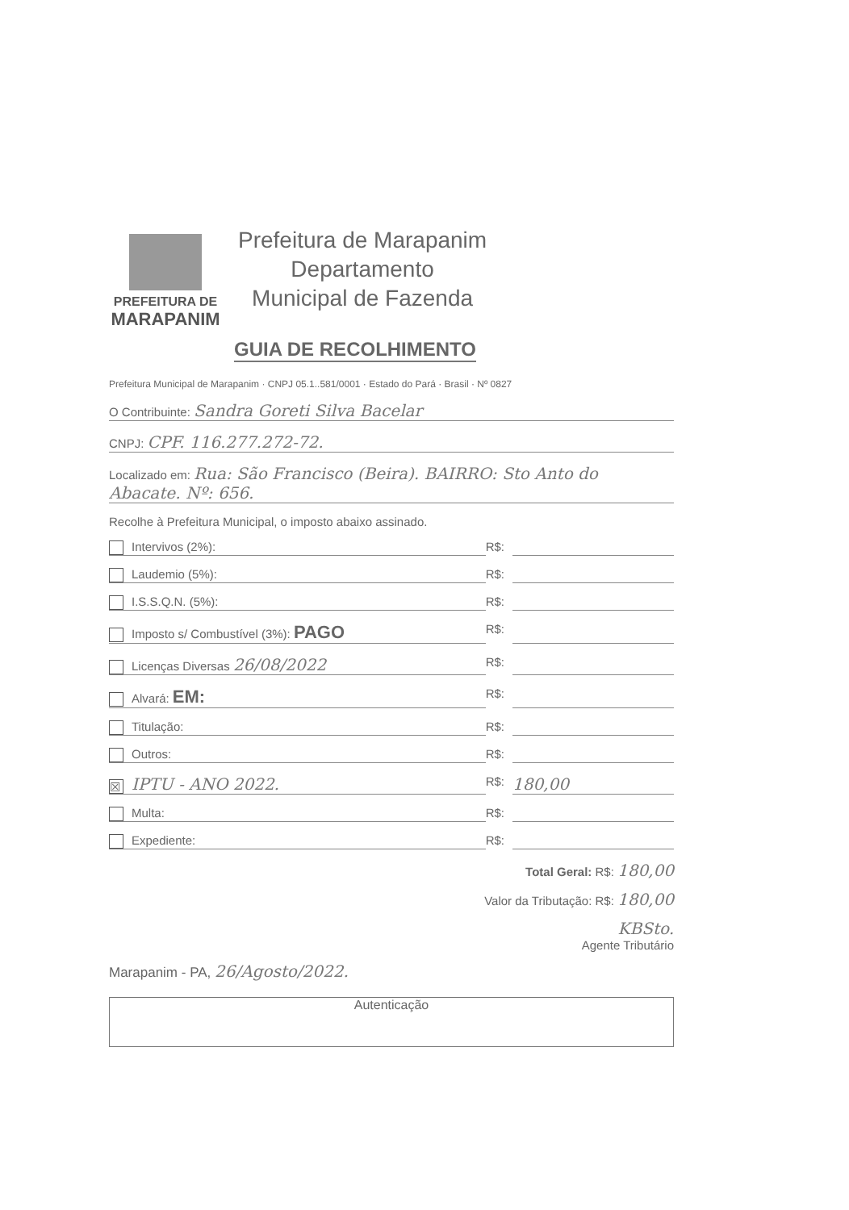PREFEITURA DE
MARAPANIM
Prefeitura de Marapanim
Departamento
Municipal de Fazenda
GUIA DE RECOLHIMENTO
Prefeitura Municipal de Marapanim · CNPJ 05.1..581/0001 · Estado do Pará · Brasil · Nº 0827
O Contribuinte: Sandra Goreti Silva Bacelar
CNPJ: CPF. 116.277.272-72.
Localizado em: Rua: São Francisco (Beira). BAIRRO: Sto Anto do Abacate. Nº: 656.
Recolhe à Prefeitura Municipal, o imposto abaixo assinado.
Intervivos (2%): R$:
Laudemio (5%): R$:
I.S.S.Q.N. (5%): R$:
Imposto s/ Combustível (3%): PAGO R$:
Licenças Diversas 26/08/2022 R$:
Alvará: EM: R$:
Titulação: R$:
Outros: R$:
☒ IPTU - ANO 2022. R$: 180,00
Multa: R$:
Expediente: R$:
Total Geral: R$: 180,00
Valor da Tributação: R$: 180,00
KBSto.
Agente Tributário
Marapanim - PA, 26/Agosto/2022.
Autenticação